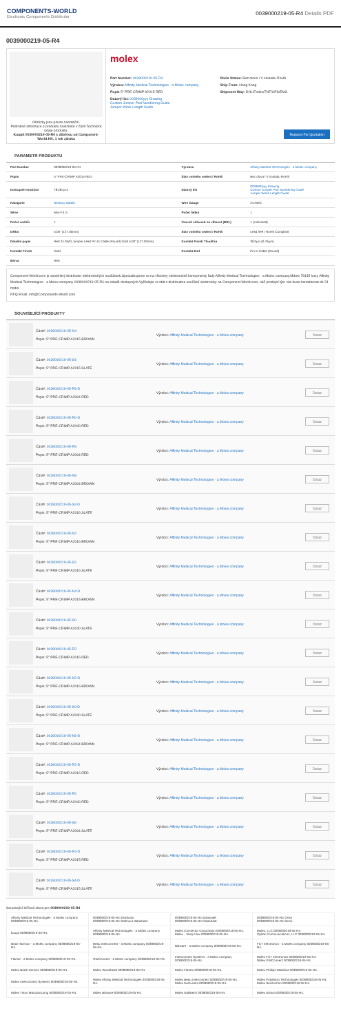COMPONENTS-WORLD
Electronic Components Distributor
0039000219-05-R4 Details PDF
0039000219-05-R4
Obrázky jsou pouze orientační.
Podrobné informace o produktu naleznete v části Technické údaje produktu.
Koupit 0039000219-05-R4 s důvěrou od Component-World.HK, 1 rok záruka
molex
Part Number: 0039000219-05-R4
Výrobce Affinity Medical Technologies - a Molex company
Popis 5" PRE-CRIMP A2015 RED
Datový list: 0039000yyy Drawing
Custom Jumper Part Numbering Guide
Jumper Wires Length Guide
RoHs Status: Bez olova / V souladu RoHS
Ship From: Hong Kong
Shipment Way: DHL/Fedex/TNT/UPS/EMS
Request For Quotation
PARAMETR PRODUKTU
| Part Number | 0039000219-05-R4 | Výrobce | Affinity Medical Technologies - a Molex company |
| Popis | 5" PRE-CRIMP A2015 RED | Stav volného vedení / RoHS | Bez olova / V souladu RoHS |
| Dostupné množství | 78135 pcs | Datový list | 0039000yyy Drawing Custom Jumper Part Numbering Guide Jumper Wires Length Guide |
| Kategorie | Sestavy kabelů | Wire Gauge | 24 AWG |
| Série | Mini-Fit Jr | Počet řádků | 1 |
| Počet vodičů | 1 | Úroveň citlivosti na vlhkost (MSL) | 1 (Unlimited) |
| Délka | 5.00" (127.00mm) | Stav volného vedení / RoHS | Lead free / RoHS Compliant |
| Detailní popis | Red 24 AWG Jumper Lead Pin to Cable (Round) Gold 5.00" (127.00mm) | Kontakt Finish Tloušťka | 30.0µin (0.76µm) |
| Kontakt Finish | Gold | Kontakt End | Pin to Cable (Round) |
| Barva | Red | | |
Component-World.com je spolehlivý distributor elektronických součástek.Specializujeme se na všechny elektronické komponenty řady Affinity Medical Technologies - a Molex company.Máme 78135 kusy Affinity Medical Technologies - a Molex company 0039000219-05-R4 na skladě dostupných.Vyžádejte si citát z distributora součástí elektroniky na Component-World.com, náš prodejní tým vás bude kontaktovat do 24 hodin.
RFQ Email: info@Components-World.com
SOUVISEJÍCÍ PRODUKTY
Část#: 0039000219-05-N4
Popis: 5" PRE-CRIMP A2015 BROWN
Výrobci: Affinity Medical Technologies - a Molex company Dotaz
Část#: 0039000219-05-S4
Popis: 5" PRE-CRIMP A2015 SLATE
Výrobci: Affinity Medical Technologies - a Molex company Dotaz
Část#: 0039000219-05-R9-D
Popis: 5" PRE-CRIMP A2064 RED
Výrobci: Affinity Medical Technologies - a Molex company Dotaz
Část#: 0039000219-05-R0-D
Popis: 5" PRE-CRIMP A2040 RED
Výrobci: Affinity Medical Technologies - a Molex company Dotaz
Část#: 0039000219-05-R9
Popis: 5" PRE-CRIMP A2064 RED
Výrobci: Affinity Medical Technologies - a Molex company Dotaz
Část#: 0039000219-05-N9
Popis: 5" PRE-CRIMP A2064 BROWN
Výrobci: Affinity Medical Technologies - a Molex company Dotaz
Část#: 0039000219-05-S2-D
Popis: 5" PRE-CRIMP A2016 SLATE
Výrobci: Affinity Medical Technologies - a Molex company Dotaz
Část#: 0039000219-05-N2
Popis: 5" PRE-CRIMP A2016 BROWN
Výrobci: Affinity Medical Technologies - a Molex company Dotaz
Část#: 0039000219-05-S2
Popis: 5" PRE-CRIMP A2016 SLATE
Výrobci: Affinity Medical Technologies - a Molex company Dotaz
Část#: 0039000219-05-N4-D
Popis: 5" PRE-CRIMP A2015 BROWN
Výrobci: Affinity Medical Technologies - a Molex company Dotaz
Část#: 0039000219-05-S0
Popis: 5" PRE-CRIMP A2040 SLATE
Výrobci: Affinity Medical Technologies - a Molex company Dotaz
Část#: 0039000219-05-R2
Popis: 5" PRE-CRIMP A2016 RED
Výrobci: Affinity Medical Technologies - a Molex company Dotaz
Část#: 0039000219-05-N2-D
Popis: 5" PRE-CRIMP A2016 BROWN
Výrobci: Affinity Medical Technologies - a Molex company Dotaz
Část#: 0039000219-05-S0-D
Popis: 5" PRE-CRIMP A2040 SLATE
Výrobci: Affinity Medical Technologies - a Molex company Dotaz
Část#: 0039000219-05-N9-D
Popis: 5" PRE-CRIMP A2064 BROWN
Výrobci: Affinity Medical Technologies - a Molex company Dotaz
Část#: 0039000219-05-R2-D
Popis: 5" PRE-CRIMP A2016 RED
Výrobci: Affinity Medical Technologies - a Molex company Dotaz
Část#: 0039000219-05-R0
Popis: 5" PRE-CRIMP A2040 RED
Výrobci: Affinity Medical Technologies - a Molex company Dotaz
Část#: 0039000219-05-S9
Popis: 5" PRE-CRIMP A2064 SLATE
Výrobci: Affinity Medical Technologies - a Molex company Dotaz
Část#: 0039000219-05-R4-D
Popis: 5" PRE-CRIMP A2015 RED
Výrobci: Affinity Medical Technologies - a Molex company Dotaz
Část#: 0039000219-05-S4-D
Popis: 5" PRE-CRIMP A2015 SLATE
Výrobci: Affinity Medical Technologies - a Molex company Dotaz
Související klíčová slova pro 0039000219-05-R4
| Affinity Medical Technologies - a Molex company 0039000219-05-R4. | 0039000219-05-R4 distributor 0039000219-05-R4 Stáhnout datasheet. | 0039000219-05-R4 dodavatel 0039000219-05-R4 Datasheet. | 0039000219-05-R4 Cena 0039000219-05-R4 Stock. |
| koupit 0039000219-05-R4. | Affinity Medical Technologies - a Molex company 0039000219-05-R4. | Molex Connector Corporation 0039000219-05-R4. Molex - Temp Flex 0039000219-05-R4. | Molex, LLC 0039000219-05-R4. Oplink Communications, LLC 0039000219-05-R4. |
| Brad Harrison - a Molex company 0039000219-05-R4. | Beau Interconnect - a Molex company 0039000219-05-R4. | Bittware - a Molex company 0039000219-05-R4. | FCT Electronics - a Molex company 0039000219-05-R4. |
| Flamar - a Molex company 0039000219-05-R4. | GWConnect - a Molex company 0039000219-05-R4. | Interconnect Systems - a Molex company 0039000219-05-R4. | Molex FCT Electronics 0039000219-05-R4. Molex GWConnect 0039000219-05-R4. |
| Molex Brad Harrison 0039000219-05-R4. | Molex Woodhead 0039000219-05-R4. | Molex Flamar 0039000219-05-R4. | Molex Phillips-Medisize 0039000219-05-R4. |
| Molex Interconnect Systems 0039000219-05-R4. | Molex Affinity Medical Technologies 0039000219-05-R4. | Molex Beau Interconnect 0039000219-05-R4. Molex NuCurrent 0039000219-05-R4. | Molex PolyMicro Technologies 0039000219-05-R4. Molex SensorCon 0039000219-05-R4. |
| Molex Triton Manufacturing 0039000219-05-R4. | Molex Bittware 0039000219-05-R4. | Molex Nallatech 0039000219-05-R4. | Molex Nistica 0039000219-05-R4. |